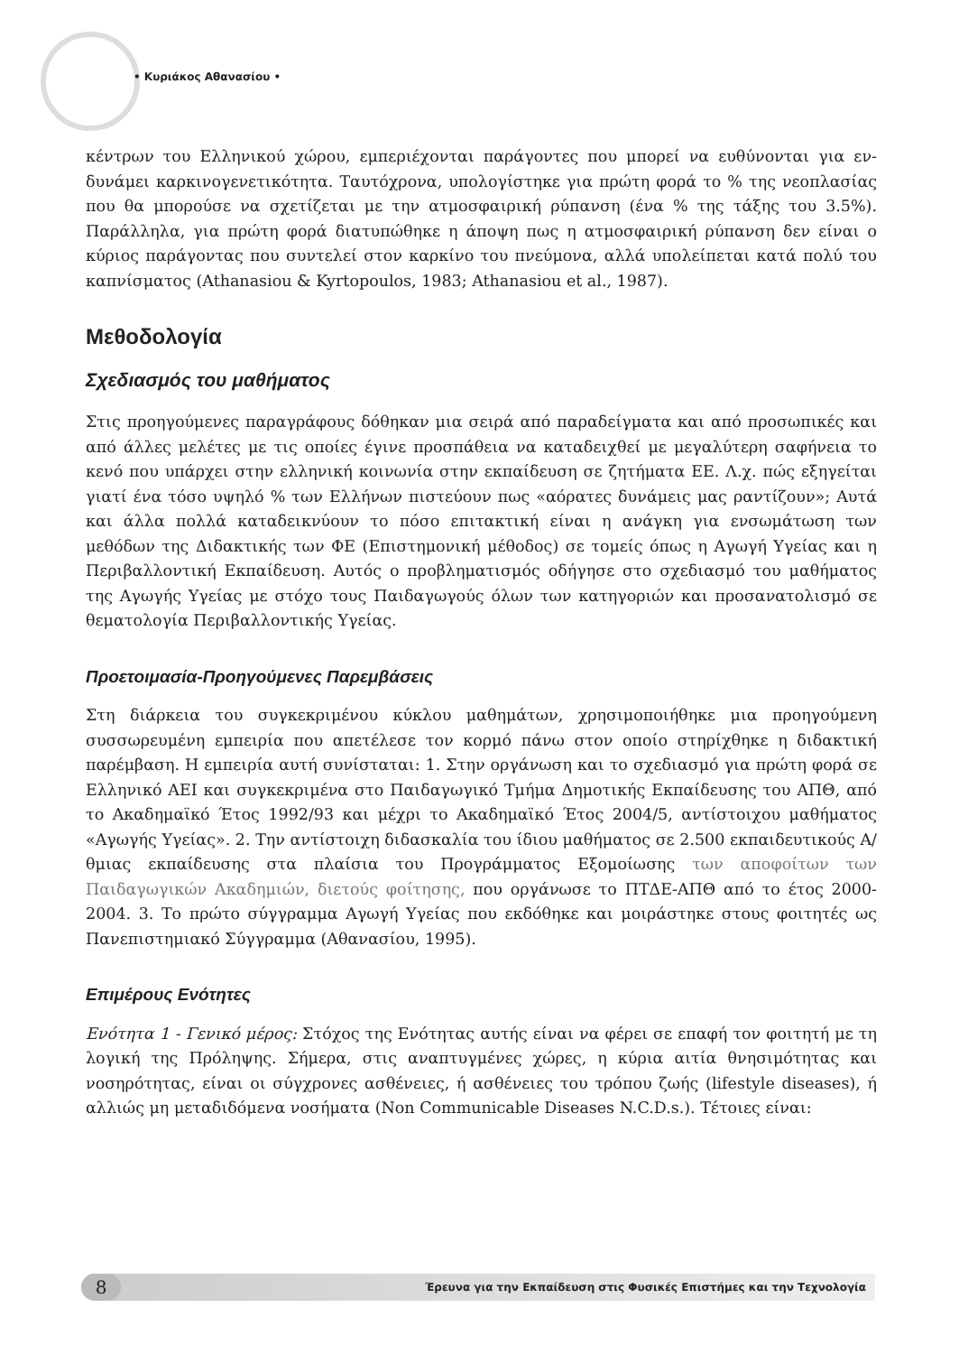• Κυριάκος Αθανασίου •
κέντρων του Ελληνικού χώρου, εμπεριέχονται παράγοντες που μπορεί να ευθύνονται για εν-δυνάμει καρκινογενετικότητα. Ταυτόχρονα, υπολογίστηκε για πρώτη φορά το % της νεοπλασίας που θα μπορούσε να σχετίζεται με την ατμοσφαιρική ρύπανση (ένα % της τάξης του 3.5%). Παράλληλα, για πρώτη φορά διατυπώθηκε η άποψη πως η ατμοσφαιρική ρύπανση δεν είναι ο κύριος παράγοντας που συντελεί στον καρκίνο του πνεύμονα, αλλά υπολείπεται κατά πολύ του καπνίσματος (Athanasiou & Kyrtopoulos, 1983; Athanasiou et al., 1987).
Μεθοδολογία
Σχεδιασμός του μαθήματος
Στις προηγούμενες παραγράφους δόθηκαν μια σειρά από παραδείγματα και από προσωπικές και από άλλες μελέτες με τις οποίες έγινε προσπάθεια να καταδειχθεί με μεγαλύτερη σαφήνεια το κενό που υπάρχει στην ελληνική κοινωνία στην εκπαίδευση σε ζητήματα ΕΕ. Λ.χ. πώς εξηγείται γιατί ένα τόσο υψηλό % των Ελλήνων πιστεύουν πως «αόρατες δυνάμεις μας ραντίζουν»; Αυτά και άλλα πολλά καταδεικνύουν το πόσο επιτακτική είναι η ανάγκη για ενσωμάτωση των μεθόδων της Διδακτικής των ΦΕ (Επιστημονική μέθοδος) σε τομείς όπως η Αγωγή Υγείας και η Περιβαλλοντική Εκπαίδευση. Αυτός ο προβληματισμός οδήγησε στο σχεδιασμό του μαθήματος της Αγωγής Υγείας με στόχο τους Παιδαγωγούς όλων των κατηγοριών και προσανατολισμό σε θεματολογία Περιβαλλοντικής Υγείας.
Προετοιμασία-Προηγούμενες Παρεμβάσεις
Στη διάρκεια του συγκεκριμένου κύκλου μαθημάτων, χρησιμοποιήθηκε μια προηγούμενη συσσωρευμένη εμπειρία που απετέλεσε τον κορμό πάνω στον οποίο στηρίχθηκε η διδακτική παρέμβαση. Η εμπειρία αυτή συνίσταται: 1. Στην οργάνωση και το σχεδιασμό για πρώτη φορά σε Ελληνικό ΑΕΙ και συγκεκριμένα στο Παιδαγωγικό Τμήμα Δημοτικής Εκπαίδευσης του ΑΠΘ, από το Ακαδημαϊκό Έτος 1992/93 και μέχρι το Ακαδημαϊκό Έτος 2004/5, αντίστοιχου μαθήματος «Αγωγής Υγείας». 2. Την αντίστοιχη διδασκαλία του ίδιου μαθήματος σε 2.500 εκπαιδευτικούς Α/θμιας εκπαίδευσης στα πλαίσια του Προγράμματος Εξομοίωσης των αποφοίτων των Παιδαγωγικών Ακαδημιών, διετούς φοίτησης, που οργάνωσε το ΠΤΔΕ-ΑΠΘ από το έτος 2000-2004. 3. Το πρώτο σύγγραμμα Αγωγή Υγείας που εκδόθηκε και μοιράστηκε στους φοιτητές ως Πανεπιστημιακό Σύγγραμμα (Αθανασίου, 1995).
Επιμέρους Ενότητες
Ενότητα 1 - Γενικό μέρος: Στόχος της Ενότητας αυτής είναι να φέρει σε επαφή τον φοιτητή με τη λογική της Πρόληψης. Σήμερα, στις αναπτυγμένες χώρες, η κύρια αιτία θνησιμότητας και νοσηρότητας, είναι οι σύγχρονες ασθένειες, ή ασθένειες του τρόπου ζωής (lifestyle diseases), ή αλλιώς μη μεταδιδόμενα νοσήματα (Non Communicable Diseases N.C.D.s.). Τέτοιες είναι:
8
Έρευνα για την Εκπαίδευση στις Φυσικές Επιστήμες και την Τεχνολογία